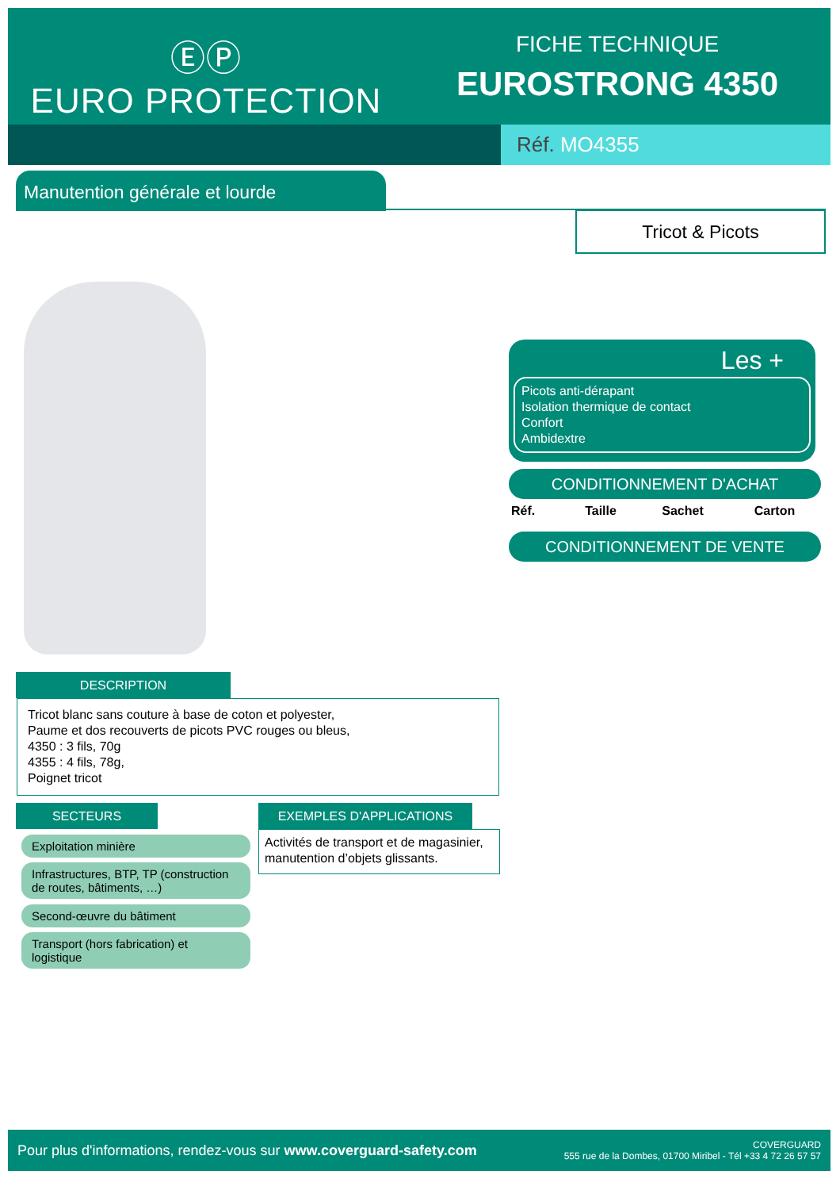ⒺⓅ
EURO PROTECTION
FICHE TECHNIQUE
EUROSTRONG 4350
Réf. MO4355
Manutention générale et lourde
Tricot & Picots
Les +
Picots anti-dérapant
Isolation thermique de contact
Confort
Ambidextre
CONDITIONNEMENT D'ACHAT
| Réf. | Taille | Sachet | Carton |
| --- | --- | --- | --- |
CONDITIONNEMENT DE VENTE
DESCRIPTION
Tricot blanc sans couture à base de coton et polyester,
Paume et dos recouverts de picots PVC rouges ou bleus,
4350 : 3 fils, 70g
4355 : 4 fils, 78g,
Poignet tricot
SECTEURS EXEMPLES D'APPLICATIONS
Activités de transport et de magasinier, manutention d’objets glissants.
Exploitation minière
Infrastructures, BTP, TP (construction de routes, bâtiments, …)
Second-œuvre du bâtiment
Transport (hors fabrication) et logistique
Pour plus d'informations, rendez-vous sur www.coverguard-safety.com
COVERGUARD
555 rue de la Dombes, 01700 Miribel - Tél +33 4 72 26 57 57